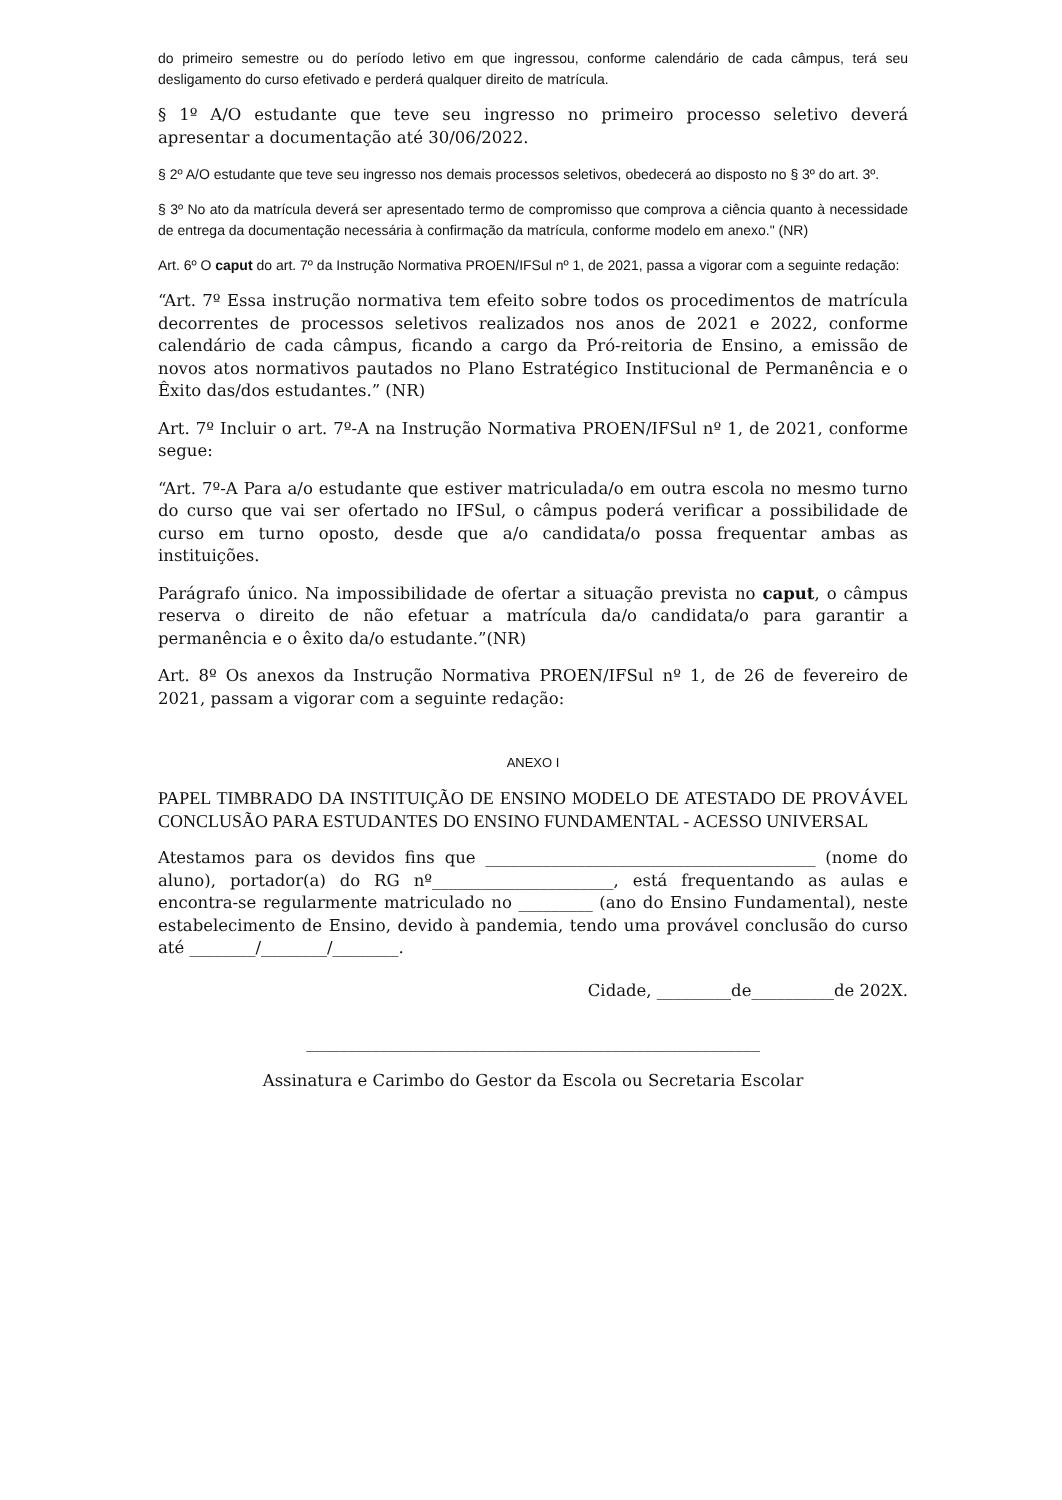do primeiro semestre ou do período letivo em que ingressou, conforme calendário de cada câmpus, terá seu desligamento do curso efetivado e perderá qualquer direito de matrícula.
§ 1º A/O estudante que teve seu ingresso no primeiro processo seletivo deverá apresentar a documentação até 30/06/2022.
§ 2º A/O estudante que teve seu ingresso nos demais processos seletivos, obedecerá ao disposto no § 3º do art. 3º.
§ 3º No ato da matrícula deverá ser apresentado termo de compromisso que comprova a ciência quanto à necessidade de entrega da documentação necessária à confirmação da matrícula, conforme modelo em anexo." (NR)
Art. 6º O caput do art. 7º da Instrução Normativa PROEN/IFSul nº 1, de 2021, passa a vigorar com a seguinte redação:
“Art. 7º Essa instrução normativa tem efeito sobre todos os procedimentos de matrícula decorrentes de processos seletivos realizados nos anos de 2021 e 2022, conforme calendário de cada câmpus, ficando a cargo da Pró-reitoria de Ensino, a emissão de novos atos normativos pautados no Plano Estratégico Institucional de Permanência e o Êxito das/dos estudantes.” (NR)
Art. 7º Incluir o art. 7º-A na Instrução Normativa PROEN/IFSul nº 1, de 2021, conforme segue:
“Art. 7º-A Para a/o estudante que estiver matriculada/o em outra escola no mesmo turno do curso que vai ser ofertado no IFSul, o câmpus poderá verificar a possibilidade de curso em turno oposto, desde que a/o candidata/o possa frequentar ambas as instituições.
Parágrafo único. Na impossibilidade de ofertar a situação prevista no caput, o câmpus reserva o direito de não efetuar a matrícula da/o candidata/o para garantir a permanência e o êxito da/o estudante.”(NR)
Art. 8º Os anexos da Instrução Normativa PROEN/IFSul nº 1, de 26 de fevereiro de 2021, passam a vigorar com a seguinte redação:
ANEXO I
PAPEL TIMBRADO DA INSTITUIÇÃO DE ENSINO MODELO DE ATESTADO DE PROVÁVEL CONCLUSÃO PARA ESTUDANTES DO ENSINO FUNDAMENTAL - ACESSO UNIVERSAL
Atestamos para os devidos fins que ________________________________________ (nome do aluno), portador(a) do RG nº______________________, está frequentando as aulas e encontra-se regularmente matriculado no _________ (ano do Ensino Fundamental), neste estabelecimento de Ensino, devido à pandemia, tendo uma provável conclusão do curso até ________/________/________.
Cidade, _________de__________de 202X.
_______________________________________________________
Assinatura e Carimbo do Gestor da Escola ou Secretaria Escolar